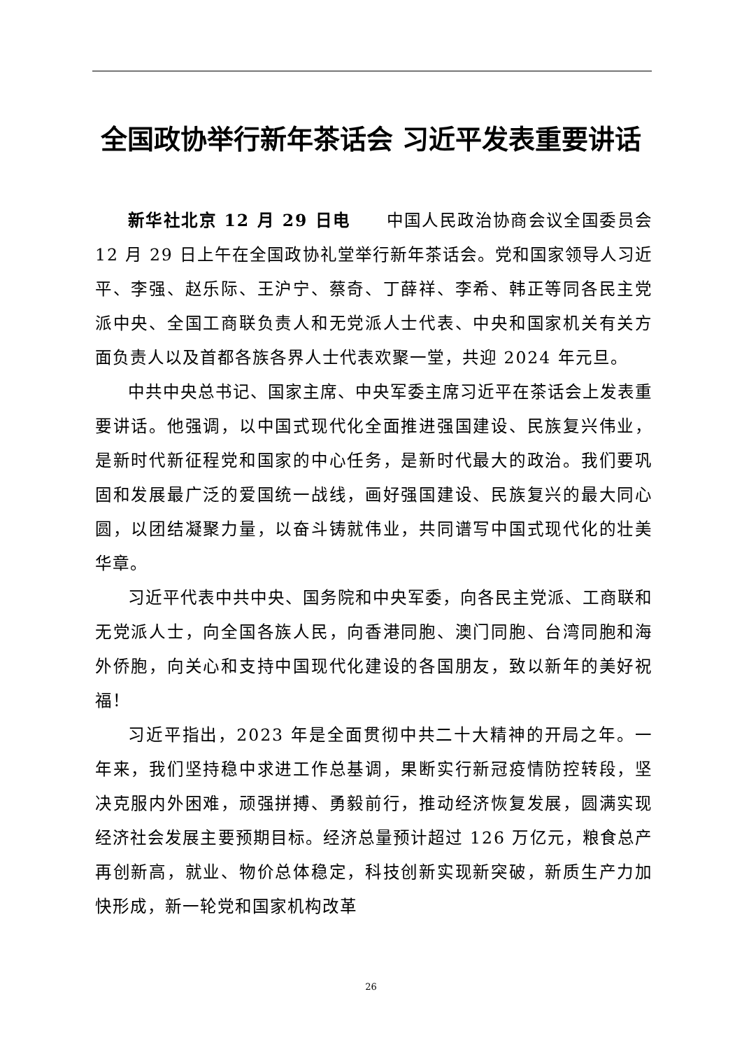全国政协举行新年茶话会 习近平发表重要讲话
新华社北京 12 月 29 日电　　中国人民政治协商会议全国委员会 12 月 29 日上午在全国政协礼堂举行新年茶话会。党和国家领导人习近平、李强、赵乐际、王沪宁、蔡奇、丁薛祥、李希、韩正等同各民主党派中央、全国工商联负责人和无党派人士代表、中央和国家机关有关方面负责人以及首都各族各界人士代表欢聚一堂，共迎 2024 年元旦。
中共中央总书记、国家主席、中央军委主席习近平在茶话会上发表重要讲话。他强调，以中国式现代化全面推进强国建设、民族复兴伟业，是新时代新征程党和国家的中心任务，是新时代最大的政治。我们要巩固和发展最广泛的爱国统一战线，画好强国建设、民族复兴的最大同心圆，以团结凝聚力量，以奋斗铸就伟业，共同谱写中国式现代化的壮美华章。
习近平代表中共中央、国务院和中央军委，向各民主党派、工商联和无党派人士，向全国各族人民，向香港同胞、澳门同胞、台湾同胞和海外侨胞，向关心和支持中国现代化建设的各国朋友，致以新年的美好祝福！
习近平指出，2023 年是全面贯彻中共二十大精神的开局之年。一年来，我们坚持稳中求进工作总基调，果断实行新冠疫情防控转段，坚决克服内外困难，顽强拼搏、勇毅前行，推动经济恢复发展，圆满实现经济社会发展主要预期目标。经济总量预计超过 126 万亿元，粮食总产再创新高，就业、物价总体稳定，科技创新实现新突破，新质生产力加快形成，新一轮党和国家机构改革
26